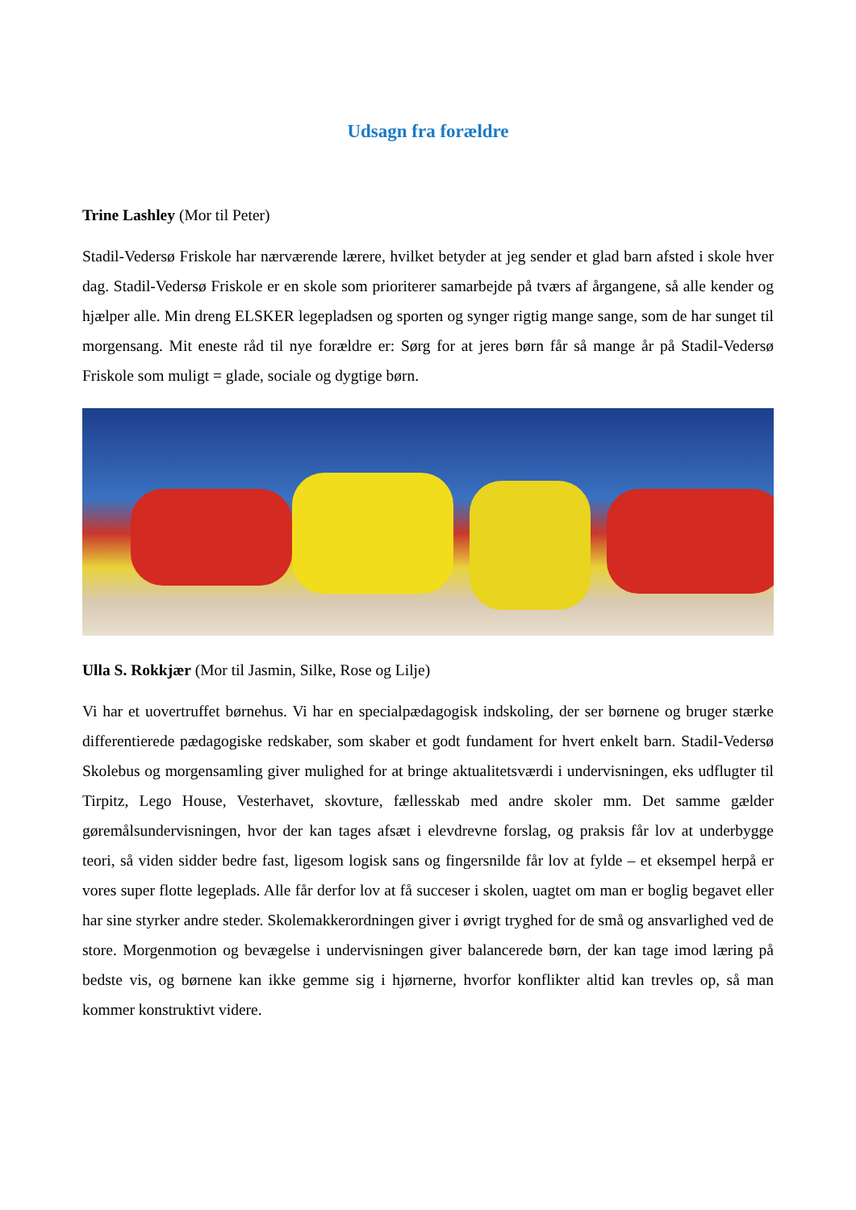Udsagn fra forældre
Trine Lashley (Mor til Peter)
Stadil-Vedersø Friskole har nærværende lærere, hvilket betyder at jeg sender et glad barn afsted i skole hver dag. Stadil-Vedersø Friskole er en skole som prioriterer samarbejde på tværs af årgangene, så alle kender og hjælper alle. Min dreng ELSKER legepladsen og sporten og synger rigtig mange sange, som de har sunget til morgensang. Mit eneste råd til nye forældre er: Sørg for at jeres børn får så mange år på Stadil-Vedersø Friskole som muligt = glade, sociale og dygtige børn.
Ulla S. Rokkjær (Mor til Jasmin, Silke, Rose og Lilje)
Vi har et uovertruffet børnehus. Vi har en specialpædagogisk indskoling, der ser børnene og bruger stærke differentierede pædagogiske redskaber, som skaber et godt fundament for hvert enkelt barn. Stadil-Vedersø Skolebus og morgensamling giver mulighed for at bringe aktualitetsværdi i undervisningen, eks udflugter til Tirpitz, Lego House, Vesterhavet, skovture, fællesskab med andre skoler mm. Det samme gælder gøremålsundervisningen, hvor der kan tages afsæt i elevdrevne forslag, og praksis får lov at underbygge teori, så viden sidder bedre fast, ligesom logisk sans og fingersnilde får lov at fylde – et eksempel herpå er vores super flotte legeplads. Alle får derfor lov at få succeser i skolen, uagtet om man er boglig begavet eller har sine styrker andre steder. Skolemakkerordningen giver i øvrigt tryghed for de små og ansvarlighed ved de store. Morgenmotion og bevægelse i undervisningen giver balancerede børn, der kan tage imod læring på bedste vis, og børnene kan ikke gemme sig i hjørnerne, hvorfor konflikter altid kan trevles op, så man kommer konstruktivt videre.